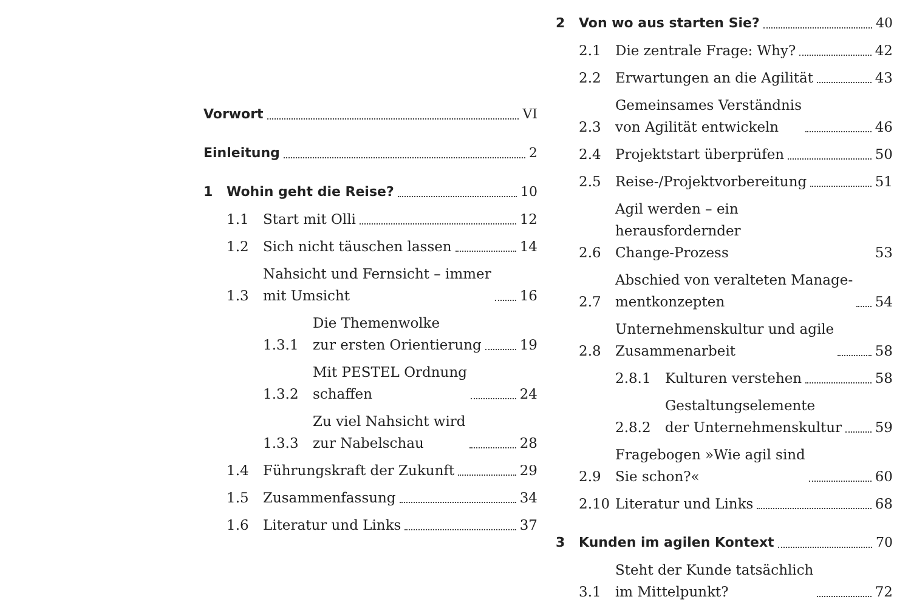Vorwort
VI
Einleitung
2
1
Wohin geht die Reise?
10
1.1
Start mit Olli
12
1.2
Sich nicht täuschen lassen
14
1.3
Nahsicht und Fernsicht – immer
mit Umsicht
16
1.3.1
Die Themenwolke
zur ersten Orientierung
19
1.3.2
Mit PESTEL Ordnung
schaffen
24
1.3.3
Zu viel Nahsicht wird
zur Nabelschau
28
1.4
Führungskraft der Zukunft
29
1.5
Zusammenfassung
34
1.6
Literatur und Links
37
2
Von wo aus starten Sie?
40
2.1
Die zentrale Frage: Why?
42
2.2
Erwartungen an die Agilität
43
2.3
Gemeinsames Verständnis
von Agilität entwickeln
46
2.4
Projektstart überprüfen
50
2.5
Reise-/Projektvorbereitung
51
2.6
Agil werden – ein herausfordernder
Change-Prozess
53
2.7
Abschied von veralteten Manage-
mentkonzepten
54
2.8
Unternehmenskultur und agile
Zusammenarbeit
58
2.8.1
Kulturen verstehen
58
2.8.2
Gestaltungselemente
der Unternehmenskultur
59
2.9
Fragebogen »Wie agil sind
Sie schon?«
60
2.10
Literatur und Links
68
3
Kunden im agilen Kontext
70
3.1
Steht der Kunde tatsächlich
im Mittelpunkt?
72